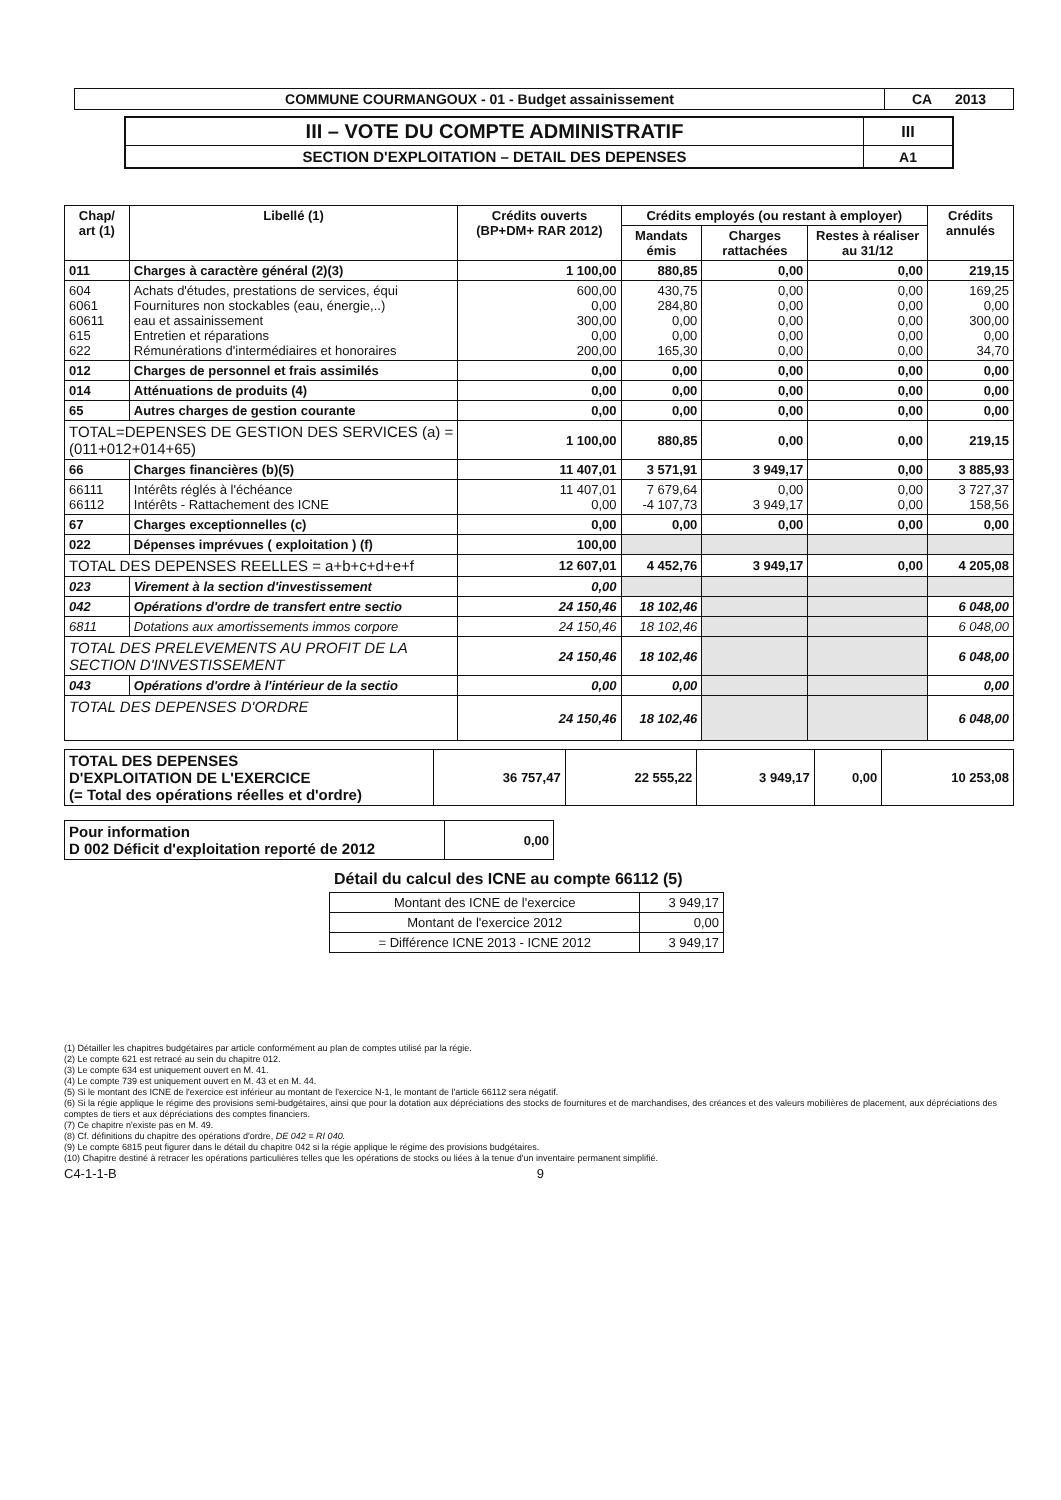| COMMUNE COURMANGOUX - 01 - Budget assainissement | CA 2013 |
| III – VOTE DU COMPTE ADMINISTRATIF | III |
| SECTION D'EXPLOITATION – DETAIL DES DEPENSES | A1 |
| Chap/ art (1) | Libellé (1) | Crédits ouverts (BP+DM+ RAR 2012) | Crédits employés (ou restant à employer) | | | Crédits annulés |
| --- | --- | --- | --- | --- | --- | --- |
| | | | Mandats émis | Charges rattachées | Restes à réaliser au 31/12 | |
| 011 | Charges à caractère général (2)(3) | 1 100,00 | 880,85 | 0,00 | 0,00 | 219,15 |
| 604 6061 60611 615 622 | Achats d'études, prestations de services, équi Fournitures non stockables (eau, énergie,..) eau et assainissement Entretien et réparations Rémunérations d'intermédiaires et honoraires | 600,00 0,00 300,00 0,00 200,00 | 430,75 284,80 0,00 0,00 165,30 | 0,00 0,00 0,00 0,00 0,00 | 0,00 0,00 0,00 0,00 0,00 | 169,25 0,00 300,00 0,00 34,70 |
| 012 | Charges de personnel et frais assimilés | 0,00 | 0,00 | 0,00 | 0,00 | 0,00 |
| 014 | Atténuations de produits (4) | 0,00 | 0,00 | 0,00 | 0,00 | 0,00 |
| 65 | Autres charges de gestion courante | 0,00 | 0,00 | 0,00 | 0,00 | 0,00 |
| TOTAL=DEPENSES DE GESTION DES SERVICES (a) = (011+012+014+65) | | 1 100,00 | 880,85 | 0,00 | 0,00 | 219,15 |
| 66 | Charges financières (b)(5) | 11 407,01 | 3 571,91 | 3 949,17 | 0,00 | 3 885,93 |
| 66111 66112 | Intérêts réglés à l'échéance Intérêts - Rattachement des ICNE | 11 407,01 0,00 | 7 679,64 -4 107,73 | 0,00 3 949,17 | 0,00 0,00 | 3 727,37 158,56 |
| 67 | Charges exceptionnelles (c) | 0,00 | 0,00 | 0,00 | 0,00 | 0,00 |
| 022 | Dépenses imprévues ( exploitation ) (f) | 100,00 | | | | |
| TOTAL DES DEPENSES REELLES = a+b+c+d+e+f | | 12 607,01 | 4 452,76 | 3 949,17 | 0,00 | 4 205,08 |
| 023 | Virement à la section d'investissement | 0,00 | | | | |
| 042 | Opérations d'ordre de transfert entre sectio | 24 150,46 | 18 102,46 | | | 6 048,00 |
| 6811 | Dotations aux amortissements immos corpore | 24 150,46 | 18 102,46 | | | 6 048,00 |
| TOTAL DES PRELEVEMENTS AU PROFIT DE LA SECTION D'INVESTISSEMENT | | 24 150,46 | 18 102,46 | | | 6 048,00 |
| 043 | Opérations d'ordre à l'intérieur de la sectio | 0,00 | 0,00 | | | 0,00 |
| TOTAL DES DEPENSES D'ORDRE | | 24 150,46 | 18 102,46 | | | 6 048,00 |
| TOTAL DES DEPENSES D'EXPLOITATION DE L'EXERCICE (= Total des opérations réelles et d'ordre) | 36 757,47 | 22 555,22 | 3 949,17 | 0,00 | 10 253,08 |
| Pour information D 002 Déficit d'exploitation reporté de 2012 | 0,00 |
Détail du calcul des ICNE au compte 66112 (5)
| Montant des ICNE de l'exercice | 3 949,17 |
| Montant de l'exercice 2012 | 0,00 |
| = Différence ICNE 2013 - ICNE 2012 | 3 949,17 |
(1) Détailler les chapitres budgétaires par article conformément au plan de comptes utilisé par la régie.
(2) Le compte 621 est retracé au sein du chapitre 012.
(3) Le compte 634 est uniquement ouvert en M. 41.
(4) Le compte 739 est uniquement ouvert en M. 43 et en M. 44.
(5) Si le montant des ICNE de l'exercice est inférieur au montant de l'exercice N-1, le montant de l'article 66112 sera négatif.
(6) Si la régie applique le régime des provisions semi-budgétaires, ainsi que pour la dotation aux dépréciations des stocks de fournitures et de marchandises, des créances et des valeurs mobilières de placement, aux dépréciations des comptes de tiers et aux dépréciations des comptes financiers.
(7) Ce chapitre n'existe pas en M. 49.
(8) Cf. définitions du chapitre des opérations d'ordre, DE 042 = RI 040.
(9) Le compte 6815 peut figurer dans le détail du chapitre 042 si la régie applique le régime des provisions budgétaires.
(10) Chapitre destiné à retracer les opérations particulières telles que les opérations de stocks ou liées à la tenue d'un inventaire permanent simplifié.
C4-1-1-B 9